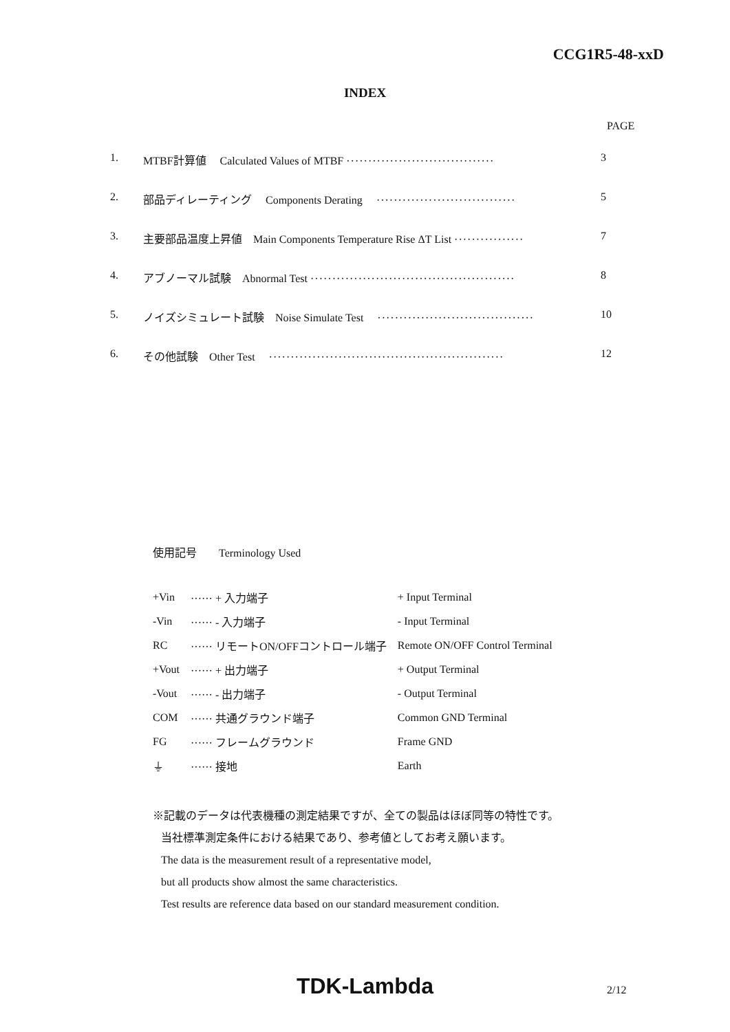CCG1R5-48-xxD
INDEX
PAGE
| 1. | MTBF計算値 Calculated Values of MTBF ·································· | 3 |
| 2. | 部品ディレーティング Components Derating ································ | 5 |
| 3. | 主要部品温度上昇値 Main Components Temperature Rise ΔT List ················ | 7 |
| 4. | アブノーマル試験 Abnormal Test ··············································· | 8 |
| 5. | ノイズシミュレート試験 Noise Simulate Test ···································· | 10 |
| 6. | その他試験 Other Test ······················································ | 12 |
使用記号　　Terminology Used
| +Vin | ······ + 入力端子 | + Input Terminal |
| -Vin | ······ - 入力端子 | - Input Terminal |
| RC | ······ リモートON/OFFコントロール端子 | Remote ON/OFF Control Terminal |
| +Vout | ······ + 出力端子 | + Output Terminal |
| -Vout | ······ - 出力端子 | - Output Terminal |
| COM | ······ 共通グラウンド端子 | Common GND Terminal |
| FG | ······ フレームグラウンド | Frame GND |
| ⏚ | ······ 接地 | Earth |
※記載のデータは代表機種の測定結果ですが、全ての製品はほぼ同等の特性です。
当社標準測定条件における結果であり、参考値としてお考え願います。
The data is the measurement result of a representative model,
but all products show almost the same characteristics.
Test results are reference data based on our standard measurement condition.
TDK-Lambda 2/12